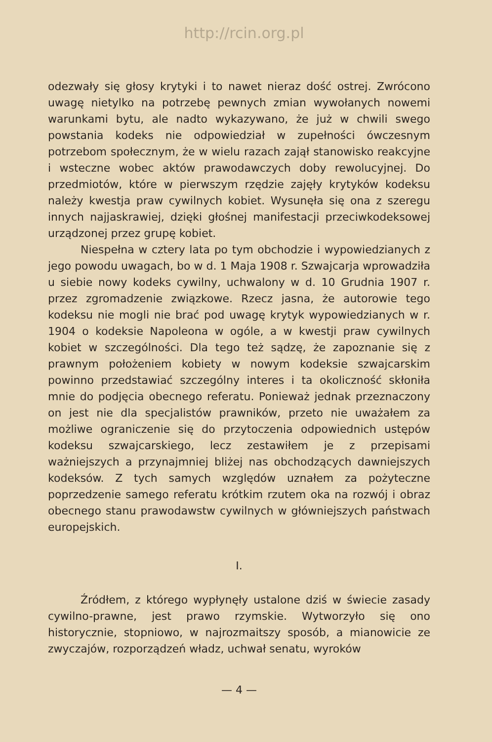http://rcin.org.pl
odezwały się głosy krytyki i to nawet nieraz dość ostrej. Zwrócono uwagę nietylko na potrzebę pewnych zmian wywołanych nowemi warunkami bytu, ale nadto wykazywano, że już w chwili swego powstania kodeks nie odpowiedział w zupełności ówczesnym potrzebom społecznym, że w wielu razach zajął stanowisko reakcyjne i wsteczne wobec aktów prawodawczych doby rewolucyjnej. Do przedmiotów, które w pierwszym rzędzie zajęły krytyków kodeksu należy kwestja praw cywilnych kobiet. Wysunęła się ona z szeregu innych najjaskrawiej, dzięki głośnej manifestacji przeciwkodeksowej urządzonej przez grupę kobiet.
Niespełna w cztery lata po tym obchodzie i wypowiedzianych z jego powodu uwagach, bo w d. 1 Maja 1908 r. Szwajcarja wprowadziła u siebie nowy kodeks cywilny, uchwalony w d. 10 Grudnia 1907 r. przez zgromadzenie związkowe. Rzecz jasna, że autorowie tego kodeksu nie mogli nie brać pod uwagę krytyk wypowiedzianych w r. 1904 o kodeksie Napoleona w ogóle, a w kwestji praw cywilnych kobiet w szczególności. Dla tego też sądzę, że zapoznanie się z prawnym położeniem kobiety w nowym kodeksie szwajcarskim powinno przedstawiać szczególny interes i ta okoliczność skłoniła mnie do podjęcia obecnego referatu. Ponieważ jednak przeznaczony on jest nie dla specjalistów prawników, przeto nie uważałem za możliwe ograniczenie się do przytoczenia odpowiednich ustępów kodeksu szwajcarskiego, lecz zestawiłem je z przepisami ważniejszych a przynajmniej bliżej nas obchodzących dawniejszych kodeksów. Z tych samych względów uznałem za pożyteczne poprzedzenie samego referatu krótkim rzutem oka na rozwój i obraz obecnego stanu prawodawstw cywilnych w główniejszych państwach europejskich.
I.
Źródłem, z którego wypłynęły ustalone dziś w świecie zasady cywilno-prawne, jest prawo rzymskie. Wytworzyło się ono historycznie, stopniowo, w najrozmaitszy sposób, a mianowicie ze zwyczajów, rozporządzeń władz, uchwał senatu, wyroków
— 4 —